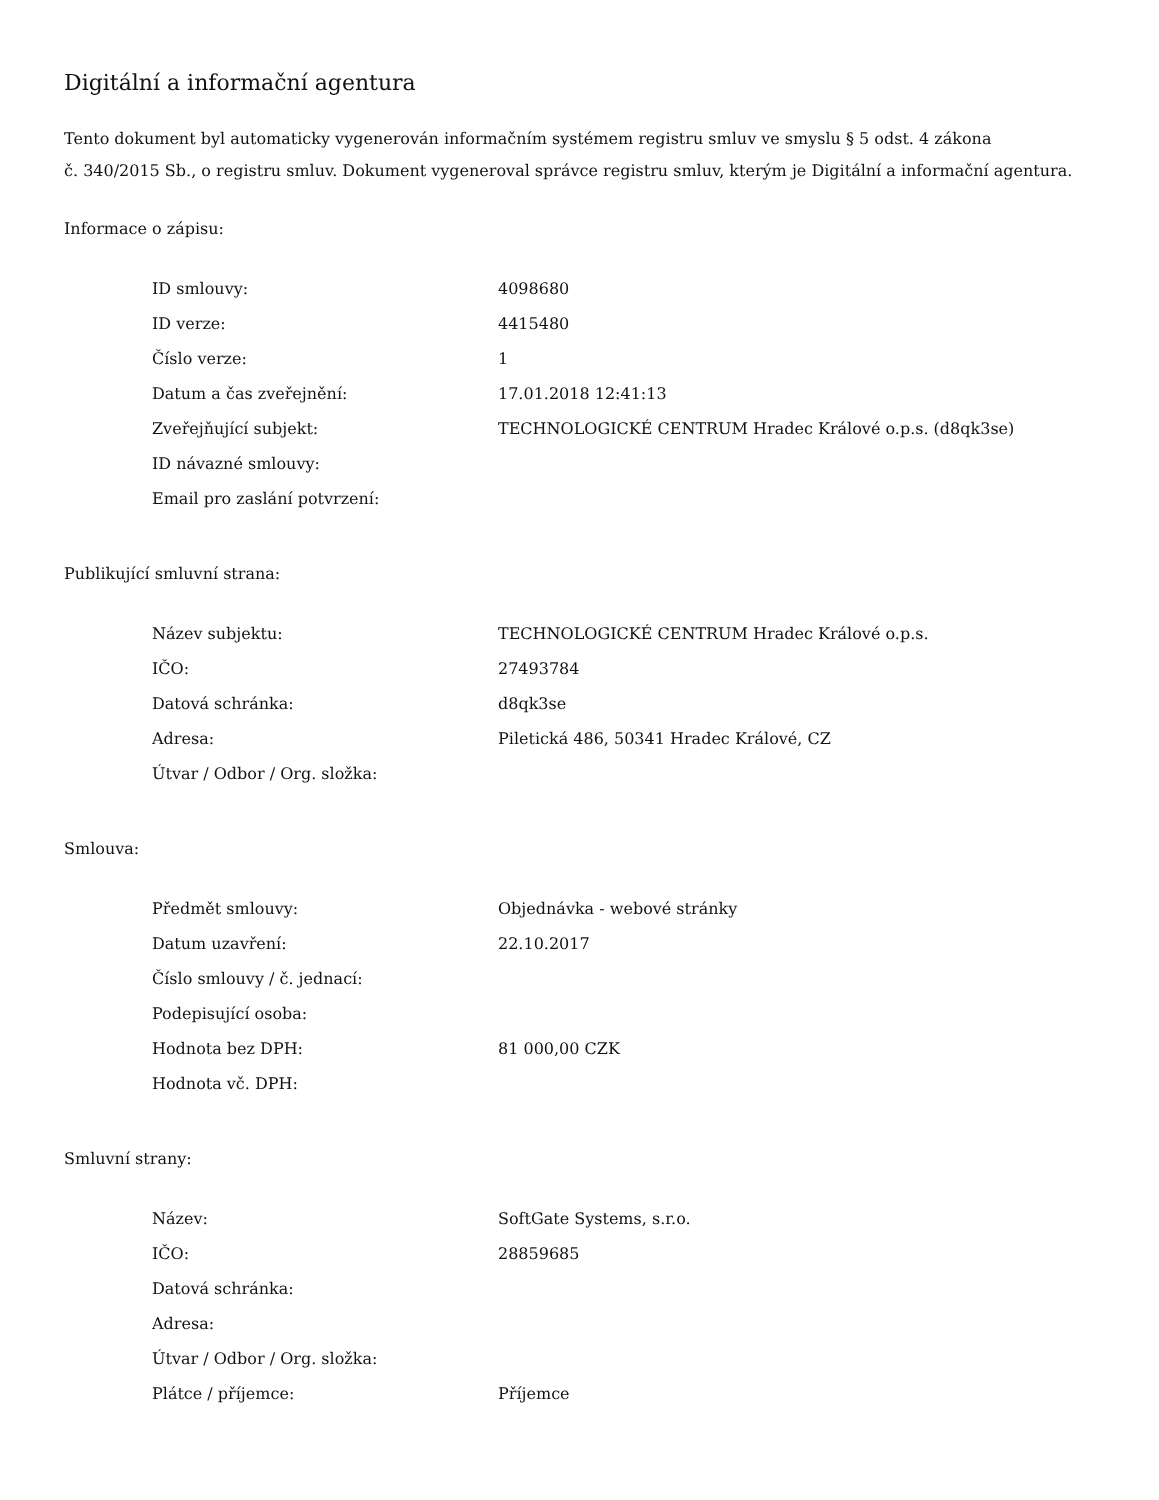Digitální a informační agentura
Tento dokument byl automaticky vygenerován informačním systémem registru smluv ve smyslu § 5 odst. 4 zákona
č. 340/2015 Sb., o registru smluv. Dokument vygeneroval správce registru smluv, kterým je Digitální a informační agentura.
Informace o zápisu:
| ID smlouvy: | 4098680 |
| ID verze: | 4415480 |
| Číslo verze: | 1 |
| Datum a čas zveřejnění: | 17.01.2018 12:41:13 |
| Zveřejňující subjekt: | TECHNOLOGICKÉ CENTRUM Hradec Králové o.p.s. (d8qk3se) |
| ID návazné smlouvy: | |
| Email pro zaslání potvrzení: | |
Publikující smluvní strana:
| Název subjektu: | TECHNOLOGICKÉ CENTRUM Hradec Králové o.p.s. |
| IČO: | 27493784 |
| Datová schránka: | d8qk3se |
| Adresa: | Piletická 486, 50341 Hradec Králové, CZ |
| Útvar / Odbor / Org. složka: | |
Smlouva:
| Předmět smlouvy: | Objednávka - webové stránky |
| Datum uzavření: | 22.10.2017 |
| Číslo smlouvy / č. jednací: | |
| Podepisující osoba: | |
| Hodnota bez DPH: | 81 000,00 CZK |
| Hodnota vč. DPH: | |
Smluvní strany:
| Název: | SoftGate Systems, s.r.o. |
| IČO: | 28859685 |
| Datová schránka: | |
| Adresa: | |
| Útvar / Odbor / Org. složka: | |
| Plátce / příjemce: | Příjemce |